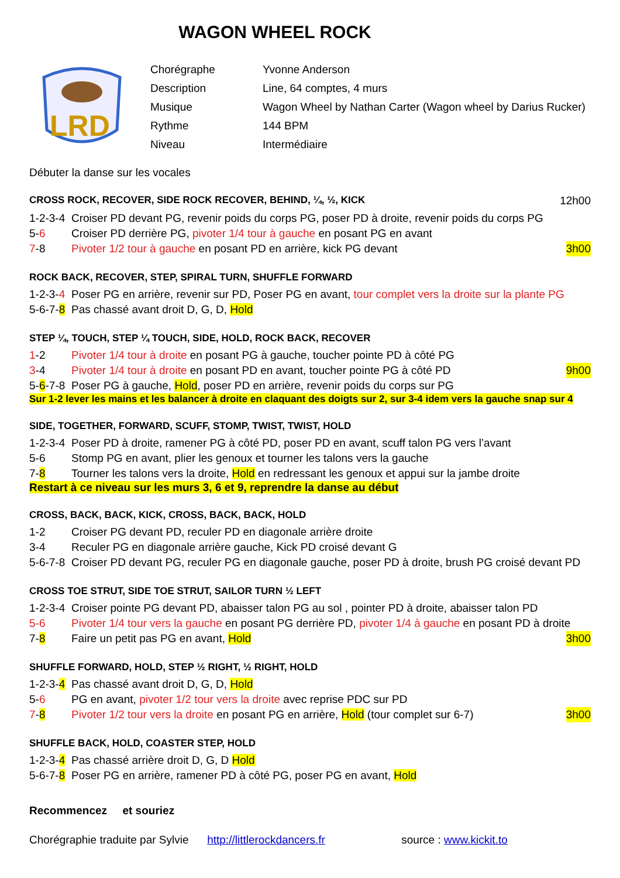WAGON WHEEL ROCK
LRD
| Chorégraphe | Yvonne Anderson |
| Description | Line, 64 comptes, 4 murs |
| Musique | Wagon Wheel by Nathan Carter (Wagon wheel by Darius Rucker) |
| Rythme | 144 BPM |
| Niveau | Intermédiaire |
Débuter la danse sur les vocales
CROSS ROCK, RECOVER, SIDE ROCK RECOVER, BEHIND, ¼, ½, KICK 12h00
1-2-3-4 Croiser PD devant PG, revenir poids du corps PG, poser PD à droite, revenir poids du corps PG
5-6 Croiser PD derrière PG, pivoter 1/4 tour à gauche en posant PG en avant
7-8 Pivoter 1/2 tour à gauche en posant PD en arrière, kick PG devant 3h00
ROCK BACK, RECOVER, STEP, SPIRAL TURN, SHUFFLE FORWARD
1-2-3-4 Poser PG en arrière, revenir sur PD, Poser PG en avant, tour complet vers la droite sur la plante PG
5-6-7-8 Pas chassé avant droit D, G, D, Hold
STEP ¼, TOUCH, STEP ¼ TOUCH, SIDE, HOLD, ROCK BACK, RECOVER
1-2 Pivoter 1/4 tour à droite en posant PG à gauche, toucher pointe PD à côté PG
3-4 Pivoter 1/4 tour à droite en posant PD en avant, toucher pointe PG à côté PD 9h00
5-6-7-8 Poser PG à gauche, Hold, poser PD en arrière, revenir poids du corps sur PG
Sur 1-2 lever les mains et les balancer à droite en claquant des doigts sur 2, sur 3-4 idem vers la gauche snap sur 4
SIDE, TOGETHER, FORWARD, SCUFF, STOMP, TWIST, TWIST, HOLD
1-2-3-4 Poser PD à droite, ramener PG à côté PD, poser PD en avant, scuff talon PG vers l’avant
5-6 Stomp PG en avant, plier les genoux et tourner les talons vers la gauche
7-8 Tourner les talons vers la droite, Hold en redressant les genoux et appui sur la jambe droite
Restart à ce niveau sur les murs 3, 6 et 9, reprendre la danse au début
CROSS, BACK, BACK, KICK, CROSS, BACK, BACK, HOLD
1-2 Croiser PG devant PD, reculer PD en diagonale arrière droite
3-4 Reculer PG en diagonale arrière gauche, Kick PD croisé devant G
5-6-7-8 Croiser PD devant PG, reculer PG en diagonale gauche, poser PD à droite, brush PG croisé devant PD
CROSS TOE STRUT, SIDE TOE STRUT, SAILOR TURN ½ LEFT
1-2-3-4 Croiser pointe PG devant PD, abaisser talon PG au sol , pointer PD à droite, abaisser talon PD
5-6 Pivoter 1/4 tour vers la gauche en posant PG derrière PD, pivoter 1/4 à gauche en posant PD à droite
7-8 Faire un petit pas PG en avant, Hold 3h00
SHUFFLE FORWARD, HOLD, STEP ½ RIGHT, ½ RIGHT, HOLD
1-2-3-4 Pas chassé avant droit D, G, D, Hold
5-6 PG en avant, pivoter 1/2 tour vers la droite avec reprise PDC sur PD
7-8 Pivoter 1/2 tour vers la droite en posant PG en arrière, Hold (tour complet sur 6-7) 3h00
SHUFFLE BACK, HOLD, COASTER STEP, HOLD
1-2-3-4 Pas chassé arrière droit D, G, D Hold
5-6-7-8 Poser PG en arrière, ramener PD à côté PG, poser PG en avant, Hold
Recommencez et souriez
Chorégraphie traduite par Sylvie http://littlerockdancers.fr source : www.kickit.to